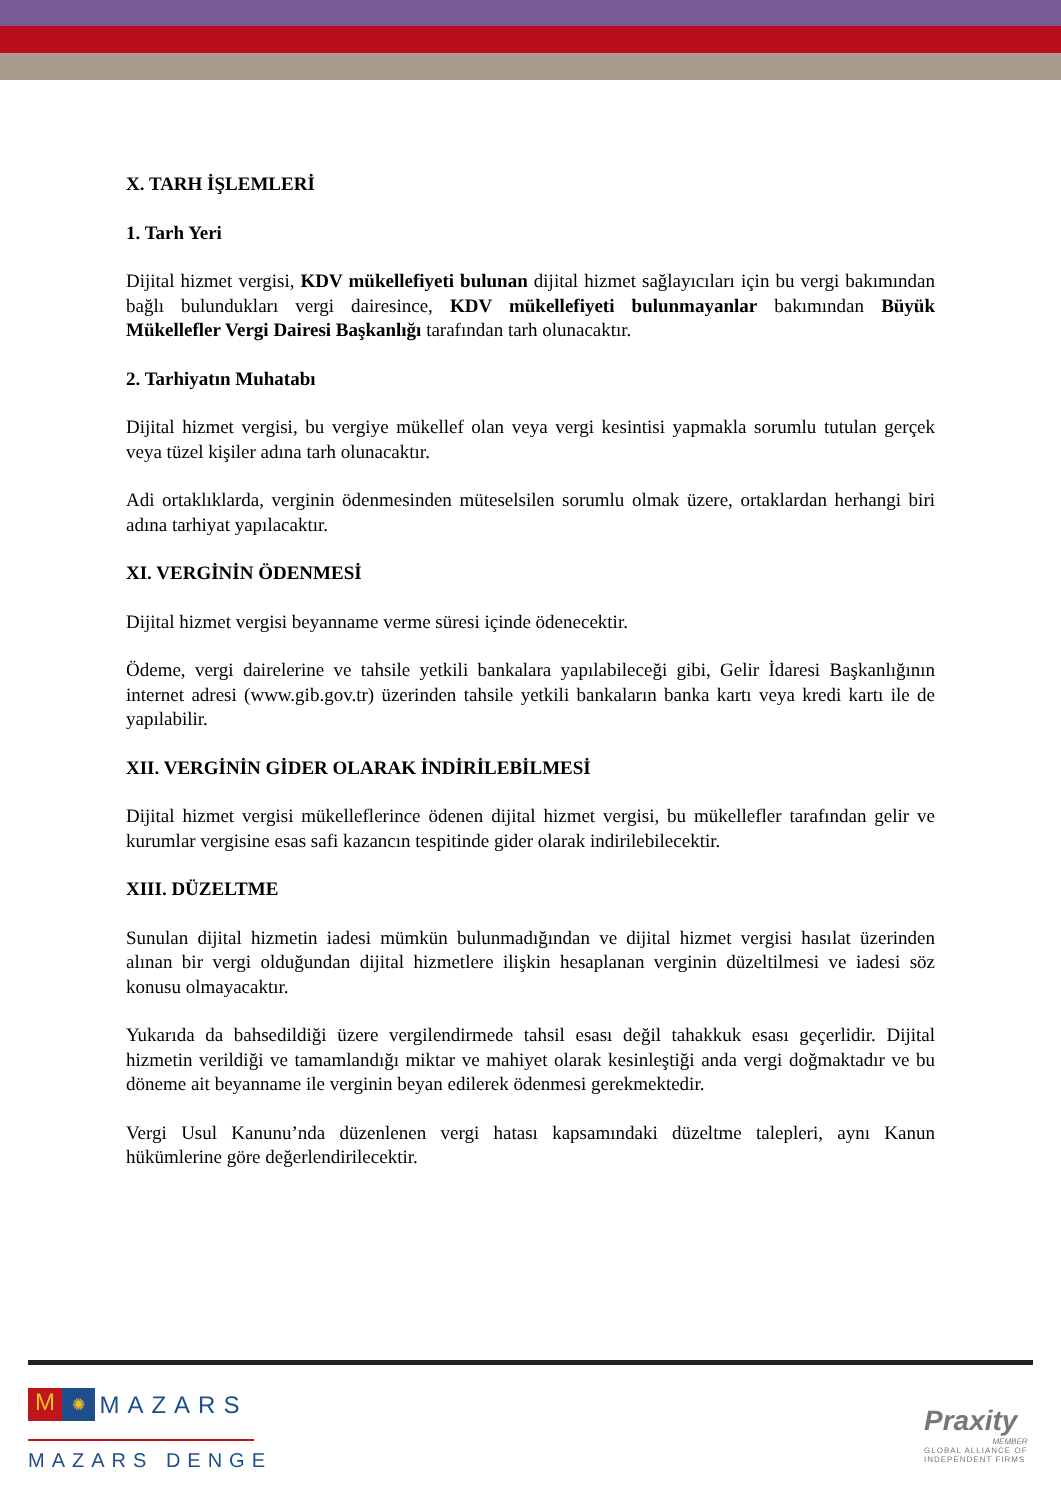X. TARH İŞLEMLERİ
1. Tarh Yeri
Dijital hizmet vergisi, KDV mükellefiyeti bulunan dijital hizmet sağlayıcıları için bu vergi bakımından bağlı bulundukları vergi dairesince, KDV mükellefiyeti bulunmayanlar bakımından Büyük Mükellefler Vergi Dairesi Başkanlığı tarafından tarh olunacaktır.
2. Tarhiyatın Muhatabı
Dijital hizmet vergisi, bu vergiye mükellef olan veya vergi kesintisi yapmakla sorumlu tutulan gerçek veya tüzel kişiler adına tarh olunacaktır.
Adi ortaklıklarda, verginin ödenmesinden müteselsilen sorumlu olmak üzere, ortaklardan herhangi biri adına tarhiyat yapılacaktır.
XI. VERGİNİN ÖDENMESİ
Dijital hizmet vergisi beyanname verme süresi içinde ödenecektir.
Ödeme, vergi dairelerine ve tahsile yetkili bankalara yapılabileceği gibi, Gelir İdaresi Başkanlığının internet adresi (www.gib.gov.tr) üzerinden tahsile yetkili bankaların banka kartı veya kredi kartı ile de yapılabilir.
XII. VERGİNİN GİDER OLARAK İNDİRİLEBİLMESİ
Dijital hizmet vergisi mükelleflerince ödenen dijital hizmet vergisi, bu mükellefler tarafından gelir ve kurumlar vergisine esas safi kazancın tespitinde gider olarak indirilebilecektir.
XIII. DÜZELTME
Sunulan dijital hizmetin iadesi mümkün bulunmadığından ve dijital hizmet vergisi hasılat üzerinden alınan bir vergi olduğundan dijital hizmetlere ilişkin hesaplanan verginin düzeltilmesi ve iadesi söz konusu olmayacaktır.
Yukarıda da bahsedildiği üzere vergilendirmede tahsil esası değil tahakkuk esası geçerlidir. Dijital hizmetin verildiği ve tamamlandığı miktar ve mahiyet olarak kesinleştiği anda vergi doğmaktadır ve bu döneme ait beyanname ile verginin beyan edilerek ödenmesi gerekmektedir.
Vergi Usul Kanunu’nda düzenlenen vergi hatası kapsamındaki düzeltme talepleri, aynı Kanun hükümlerine göre değerlendirilecektir.
M ✺ MAZARS
MAZARS DENGE
Praxity
MEMBER
GLOBAL ALLIANCE OF
INDEPENDENT FIRMS